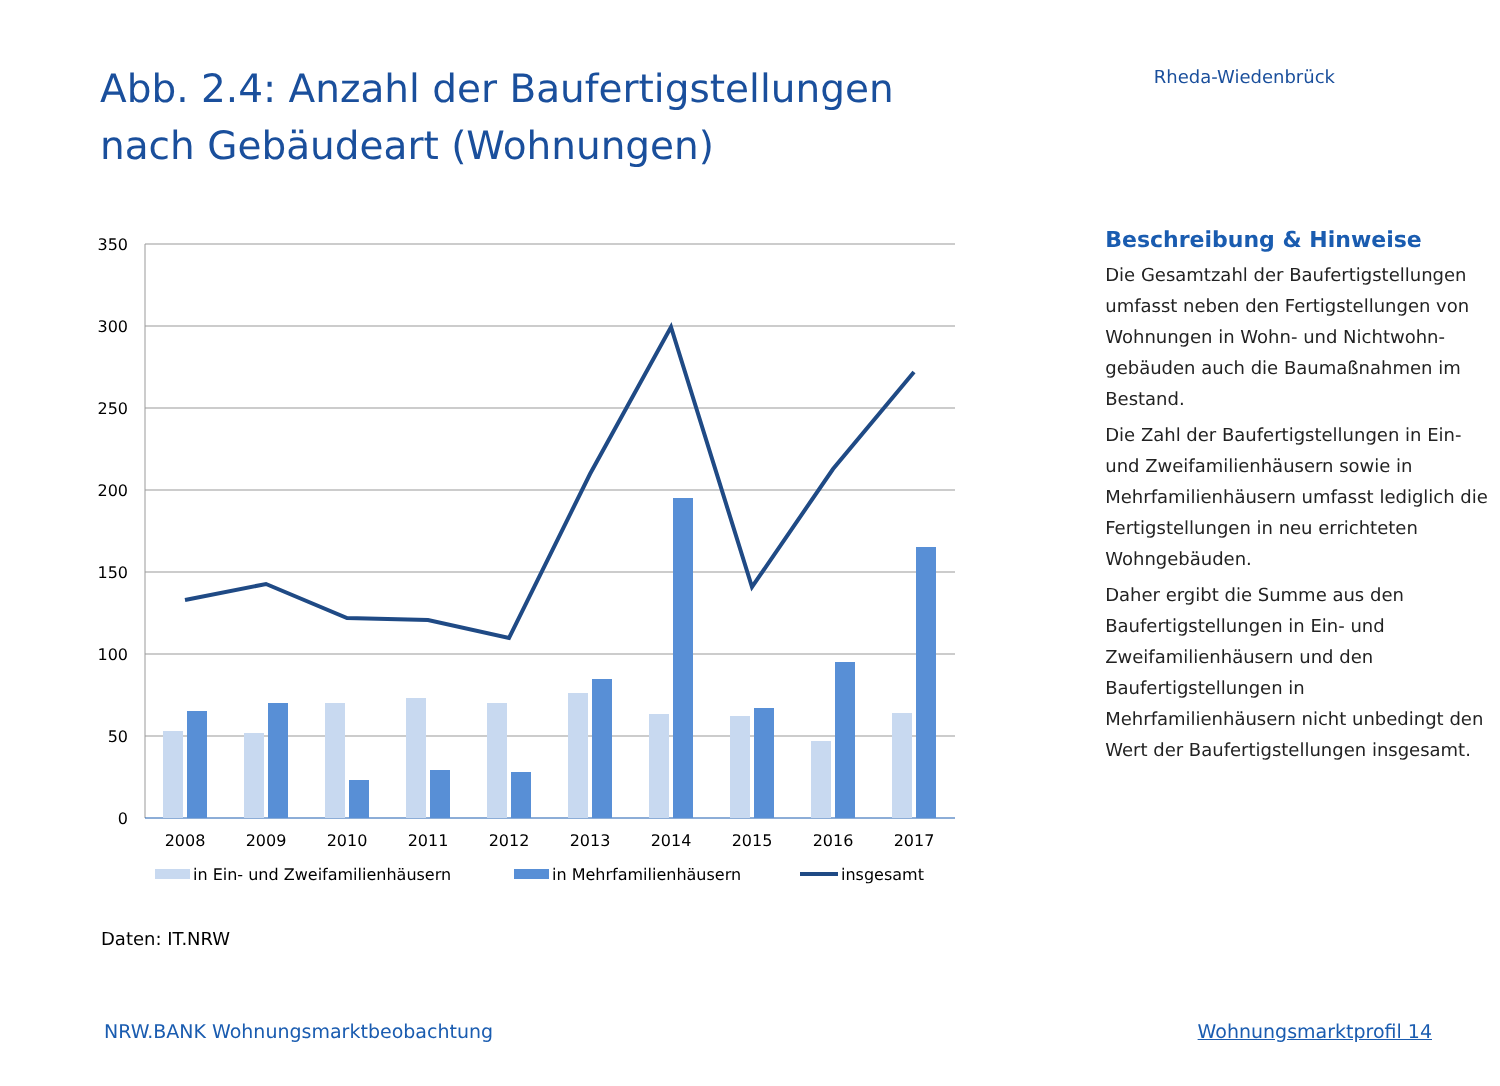Abb. 2.4: Anzahl der Baufertigstellungen nach Gebäudeart (Wohnungen)
Rheda-Wiedenbrück
350
300
250
200
150
100
50
0
2008
2009
2010
2011
2012
2013
2014
2015
2016
2017
in Ein- und Zweifamilienhäusern
in Mehrfamilienhäusern
insgesamt
Beschreibung & Hinweise
Die Gesamtzahl der Baufertigstellungen umfasst neben den Fertigstellungen von Wohnungen in Wohn- und Nichtwohn­gebäuden auch die Baumaßnahmen im Bestand.
Die Zahl der Baufertigstellungen in Ein- und Zweifamilienhäusern sowie in Mehrfamilienhäusern umfasst lediglich die Fertigstellungen in neu errichteten Wohngebäuden.
Daher ergibt die Summe aus den Baufertigstellungen in Ein- und Zweifamilienhäusern und den Baufertigstellungen in Mehrfamilienhäusern nicht unbedingt den Wert der Baufertigstellungen insgesamt.
Daten: IT.NRW
NRW.BANK Wohnungsmarktbeobachtung Wohnungsmarktprofil 14